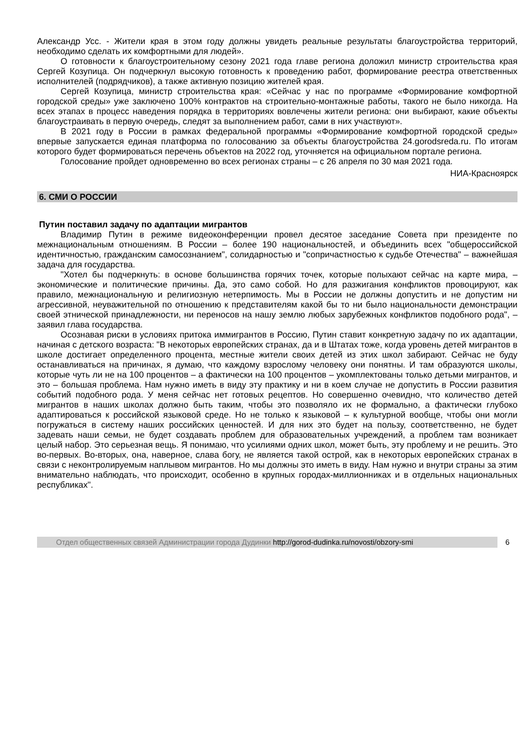Александр Усс. - Жители края в этом году должны увидеть реальные результаты благоустройства территорий, необходимо сделать их комфортными для людей».
О готовности к благоустроительному сезону 2021 года главе региона доложил министр строительства края Сергей Козупица. Он подчеркнул высокую готовность к проведению работ, формирование реестра ответственных исполнителей (подрядчиков), а также активную позицию жителей края.
Сергей Козупица, министр строительства края: «Сейчас у нас по программе «Формирование комфортной городской среды» уже заключено 100% контрактов на строительно-монтажные работы, такого не было никогда. На всех этапах в процесс наведения порядка в территориях вовлечены жители региона: они выбирают, какие объекты благоустраивать в первую очередь, следят за выполнением работ, сами в них участвуют».
В 2021 году в России в рамках федеральной программы «Формирование комфортной городской среды» впервые запускается единая платформа по голосованию за объекты благоустройства 24.gorodsreda.ru. По итогам которого будет формироваться перечень объектов на 2022 год, уточняется на официальном портале региона.
Голосование пройдет одновременно во всех регионах страны – с 26 апреля по 30 мая 2021 года.
НИА-Красноярск
6. СМИ О РОССИИ
Путин поставил задачу по адаптации мигрантов
Владимир Путин в режиме видеоконференции провел десятое заседание Совета при президенте по межнациональным отношениям. В России – более 190 национальностей, и объединить всех "общероссийской идентичностью, гражданским самосознанием", солидарностью и "сопричастностью к судьбе Отечества" – важнейшая задача для государства.
"Хотел бы подчеркнуть: в основе большинства горячих точек, которые полыхают сейчас на карте мира, – экономические и политические причины. Да, это само собой. Но для разжигания конфликтов провоцируют, как правило, межнациональную и религиозную нетерпимость. Мы в России не должны допустить и не допустим ни агрессивной, неуважительной по отношению к представителям какой бы то ни было национальности демонстрации своей этнической принадлежности, ни переносов на нашу землю любых зарубежных конфликтов подобного рода", – заявил глава государства.
Осознавая риски в условиях притока иммигрантов в Россию, Путин ставит конкретную задачу по их адаптации, начиная с детского возраста: "В некоторых европейских странах, да и в Штатах тоже, когда уровень детей мигрантов в школе достигает определенного процента, местные жители своих детей из этих школ забирают. Сейчас не буду останавливаться на причинах, я думаю, что каждому взрослому человеку они понятны. И там образуются школы, которые чуть ли не на 100 процентов – а фактически на 100 процентов – укомплектованы только детьми мигрантов, и это – большая проблема. Нам нужно иметь в виду эту практику и ни в коем случае не допустить в России развития событий подобного рода. У меня сейчас нет готовых рецептов. Но совершенно очевидно, что количество детей мигрантов в наших школах должно быть таким, чтобы это позволяло их не формально, а фактически глубоко адаптироваться к российской языковой среде. Но не только к языковой – к культурной вообще, чтобы они могли погружаться в систему наших российских ценностей. И для них это будет на пользу, соответственно, не будет задевать наши семьи, не будет создавать проблем для образовательных учреждений, а проблем там возникает целый набор. Это серьезная вещь. Я понимаю, что усилиями одних школ, может быть, эту проблему и не решить. Это во-первых. Во-вторых, она, наверное, слава богу, не является такой острой, как в некоторых европейских странах в связи с неконтролируемым наплывом мигрантов. Но мы должны это иметь в виду. Нам нужно и внутри страны за этим внимательно наблюдать, что происходит, особенно в крупных городах-миллионниках и в отдельных национальных республиках".
Отдел общественных связей Администрации города Дудинки http://gorod-dudinka.ru/novosti/obzory-smi
6